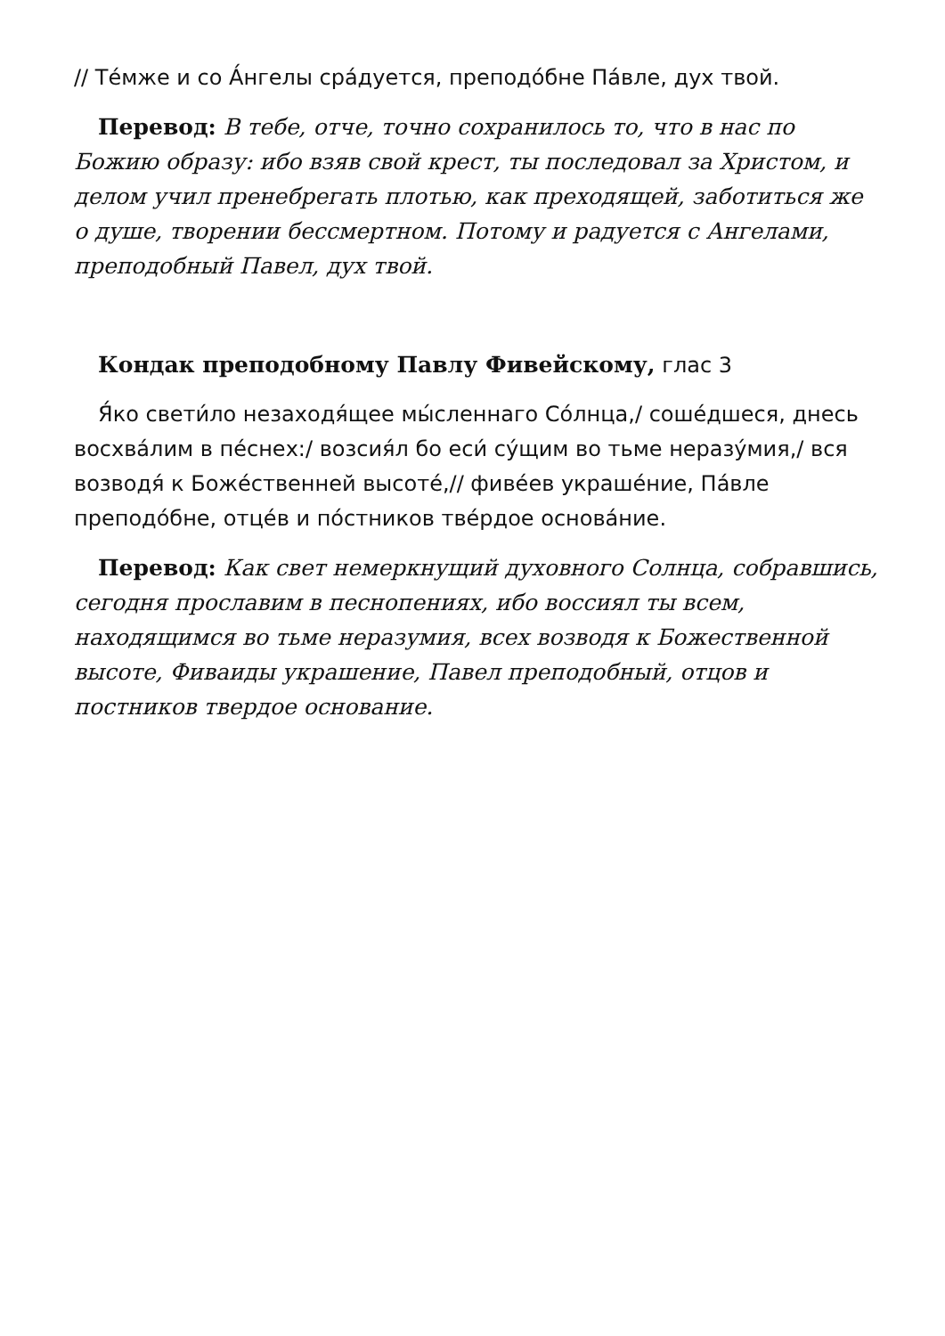// Те́мже и со А́нгелы сра́дуется, преподо́бне Па́вле, дух твой.
Перевод: В тебе, отче, точно сохранилось то, что в нас по Божию образу: ибо взяв свой крест, ты последовал за Христом, и делом учил пренебрегать плотью, как преходящей, заботиться же о душе, творении бессмертном. Потому и радуется с Ангелами, преподобный Павел, дух твой.
Кондак преподобному Павлу Фивейскому, глас 3
Я́ко свети́ло незаходя́щее мы́сленнаго Со́лнца,/ соше́дшеся, днесь восхва́лим в пе́снех:/ возсия́л бо еси́ су́щим во тьме неразу́мия,/ вся возводя́ к Боже́ственней высоте́,// фиве́ев украше́ние, Па́вле преподо́бне, отце́в и по́стников тве́рдое основа́ние.
Перевод: Как свет немеркнущий духовного Солнца, собравшись, сегодня прославим в песнопениях, ибо воссиял ты всем, находящимся во тьме неразумия, всех возводя к Божественной высоте, Фиваиды украшение, Павел преподобный, отцов и постников твердое основание.